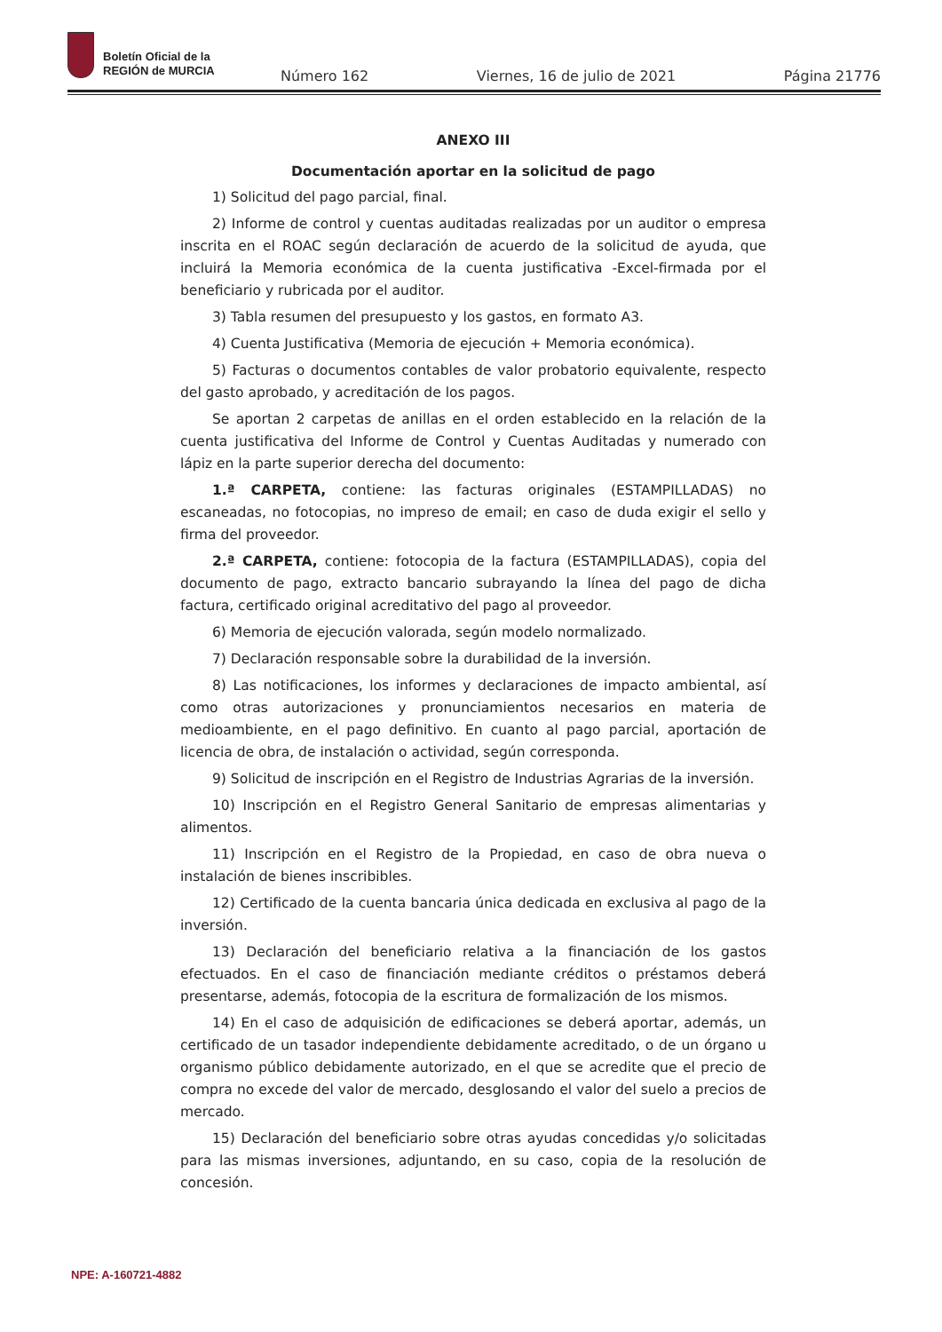Boletín Oficial de la
REGIÓN de MURCIA
Número 162 Viernes, 16 de julio de 2021 Página 21776
ANEXO III
Documentación aportar en la solicitud de pago
1) Solicitud del pago parcial, final.
2) Informe de control y cuentas auditadas realizadas por un auditor o empresa inscrita en el ROAC según declaración de acuerdo de la solicitud de ayuda, que incluirá la Memoria económica de la cuenta justificativa -Excel-firmada por el beneficiario y rubricada por el auditor.
3) Tabla resumen del presupuesto y los gastos, en formato A3.
4) Cuenta Justificativa (Memoria de ejecución + Memoria económica).
5) Facturas o documentos contables de valor probatorio equivalente, respecto del gasto aprobado, y acreditación de los pagos.
Se aportan 2 carpetas de anillas en el orden establecido en la relación de la cuenta justificativa del Informe de Control y Cuentas Auditadas y numerado con lápiz en la parte superior derecha del documento:
1.ª CARPETA, contiene: las facturas originales (ESTAMPILLADAS) no escaneadas, no fotocopias, no impreso de email; en caso de duda exigir el sello y firma del proveedor.
2.ª CARPETA, contiene: fotocopia de la factura (ESTAMPILLADAS), copia del documento de pago, extracto bancario subrayando la línea del pago de dicha factura, certificado original acreditativo del pago al proveedor.
6) Memoria de ejecución valorada, según modelo normalizado.
7) Declaración responsable sobre la durabilidad de la inversión.
8) Las notificaciones, los informes y declaraciones de impacto ambiental, así como otras autorizaciones y pronunciamientos necesarios en materia de medioambiente, en el pago definitivo. En cuanto al pago parcial, aportación de licencia de obra, de instalación o actividad, según corresponda.
9) Solicitud de inscripción en el Registro de Industrias Agrarias de la inversión.
10) Inscripción en el Registro General Sanitario de empresas alimentarias y alimentos.
11) Inscripción en el Registro de la Propiedad, en caso de obra nueva o instalación de bienes inscribibles.
12) Certificado de la cuenta bancaria única dedicada en exclusiva al pago de la inversión.
13) Declaración del beneficiario relativa a la financiación de los gastos efectuados. En el caso de financiación mediante créditos o préstamos deberá presentarse, además, fotocopia de la escritura de formalización de los mismos.
14) En el caso de adquisición de edificaciones se deberá aportar, además, un certificado de un tasador independiente debidamente acreditado, o de un órgano u organismo público debidamente autorizado, en el que se acredite que el precio de compra no excede del valor de mercado, desglosando el valor del suelo a precios de mercado.
15) Declaración del beneficiario sobre otras ayudas concedidas y/o solicitadas para las mismas inversiones, adjuntando, en su caso, copia de la resolución de concesión.
NPE: A-160721-4882